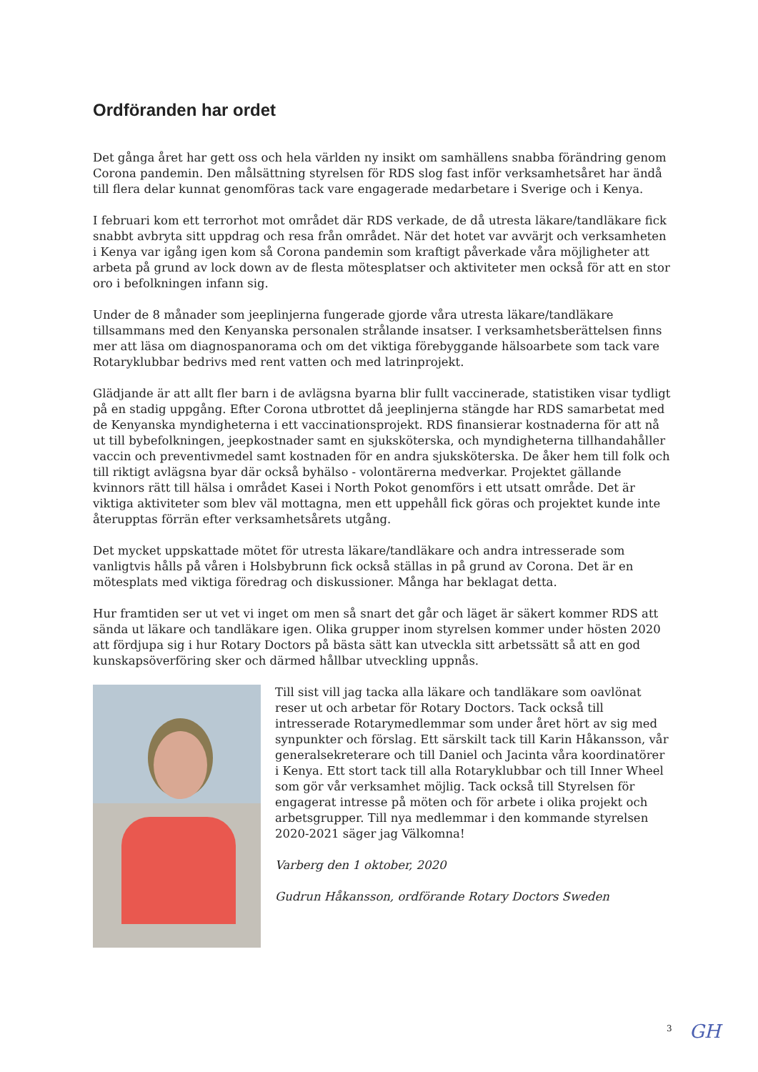Ordföranden har ordet
Det gånga året har gett oss och hela världen ny insikt om samhällens snabba förändring genom Corona pandemin. Den målsättning styrelsen för RDS slog fast inför verksamhetsåret har ändå till flera delar kunnat genomföras tack vare engagerade medarbetare i Sverige och i Kenya.
I februari kom ett terrorhot mot området där RDS verkade, de då utresta läkare/tandläkare fick snabbt avbryta sitt uppdrag och resa från området. När det hotet var avvärjt och verksamheten i Kenya var igång igen kom så Corona pandemin som kraftigt påverkade våra möjligheter att arbeta på grund av lock down av de flesta mötesplatser och aktiviteter men också för att en stor oro i befolkningen infann sig.
Under de 8 månader som jeeplinjerna fungerade gjorde våra utresta läkare/tandläkare tillsammans med den Kenyanska personalen strålande insatser. I verksamhetsberättelsen finns mer att läsa om diagnospanorama och om det viktiga förebyggande hälsoarbete som tack vare Rotaryklubbar bedrivs med rent vatten och med latrinprojekt.
Glädjande är att allt fler barn i de avlägsna byarna blir fullt vaccinerade, statistiken visar tydligt på en stadig uppgång. Efter Corona utbrottet då jeeplinjerna stängde har RDS samarbetat med de Kenyanska myndigheterna i ett vaccinationsprojekt. RDS finansierar kostnaderna för att nå ut till bybefolkningen, jeepkostnader samt en sjuksköterska, och myndigheterna tillhandahåller vaccin och preventivmedel samt kostnaden för en andra sjuksköterska. De åker hem till folk och till riktigt avlägsna byar där också byhälso - volontärerna medverkar. Projektet gällande kvinnors rätt till hälsa i området Kasei i North Pokot genomförs i ett utsatt område. Det är viktiga aktiviteter som blev väl mottagna, men ett uppehåll fick göras och projektet kunde inte återupptas förrän efter verksamhetsårets utgång.
Det mycket uppskattade mötet för utresta läkare/tandläkare och andra intresserade som vanligtvis hålls på våren i Holsbybrunn fick också ställas in på grund av Corona. Det är en mötesplats med viktiga föredrag och diskussioner. Många har beklagat detta.
Hur framtiden ser ut vet vi inget om men så snart det går och läget är säkert kommer RDS att sända ut läkare och tandläkare igen. Olika grupper inom styrelsen kommer under hösten 2020 att fördjupa sig i hur Rotary Doctors på bästa sätt kan utveckla sitt arbetssätt så att en god kunskapsöverföring sker och därmed hållbar utveckling uppnås.
Till sist vill jag tacka alla läkare och tandläkare som oavlönat reser ut och arbetar för Rotary Doctors. Tack också till intresserade Rotarymedlemmar som under året hört av sig med synpunkter och förslag. Ett särskilt tack till Karin Håkansson, vår generalsekreterare och till Daniel och Jacinta våra koordinatörer i Kenya. Ett stort tack till alla Rotaryklubbar och till Inner Wheel som gör vår verksamhet möjlig. Tack också till Styrelsen för engagerat intresse på möten och för arbete i olika projekt och arbetsgrupper. Till nya medlemmar i den kommande styrelsen 2020-2021 säger jag Välkomna!
Varberg den 1 oktober, 2020
Gudrun Håkansson, ordförande Rotary Doctors Sweden
3 GH